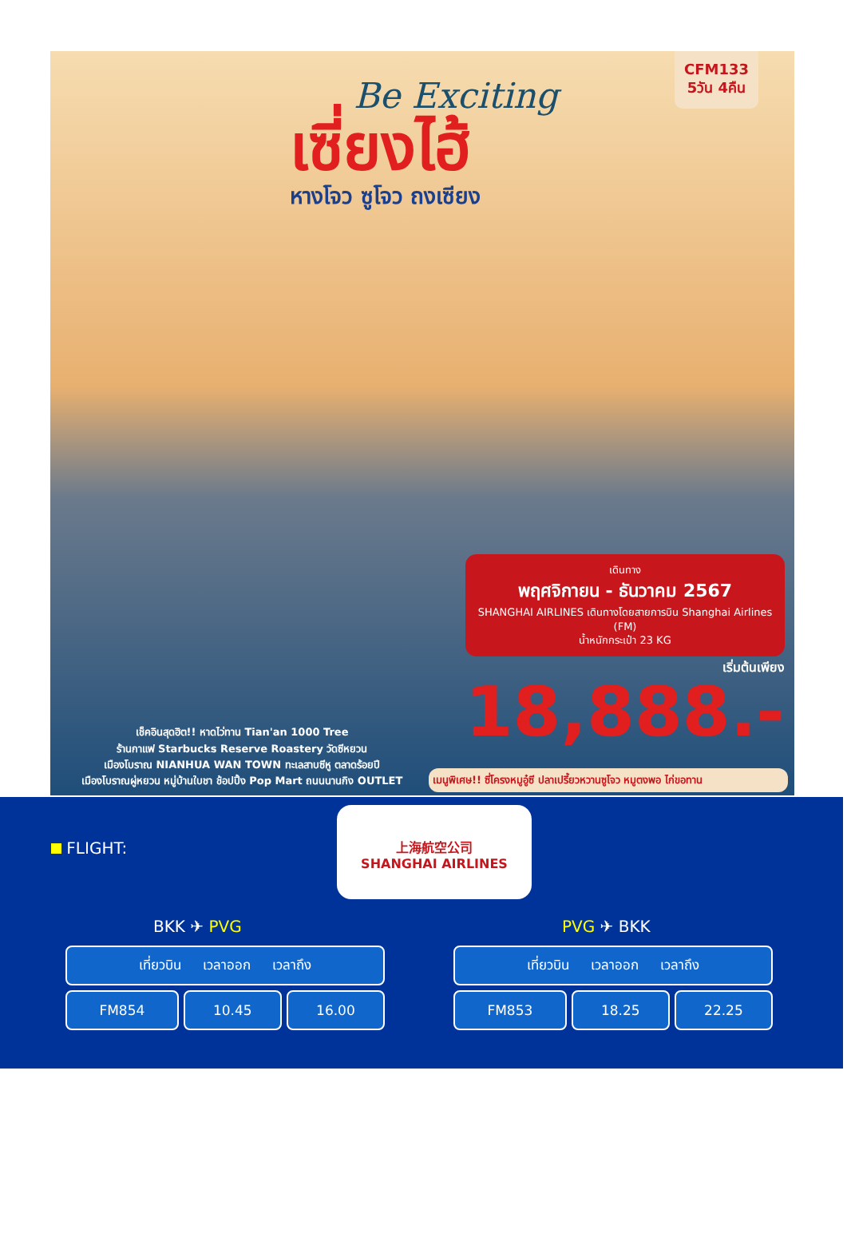CFM133
5วัน 4คืน
Be Exciting
เซี่ยงไฮ้
หางโจว ซูโจว ถงเซียง
เดินทาง
พฤศจิกายน - ธันวาคม 2567
SHANGHAI AIRLINES เดินทางโดยสายการบิน Shanghai Airlines (FM)
น้ำหนักกระเป๋า 23 KG
เริ่มต้นเพียง
18,888.-
เช็คอินสุดฮิต!! หาดไว่ทาน Tian'an 1000 Tree
ร้านกาแฟ Starbucks Reserve Roastery วัดซีหยวน
เมืองโบราณ NIANHUA WAN TOWN ทะเลสาบซีหู ตลาดร้อยปี
เมืองโบราณผู่หยวน หมู่บ้านใบชา ช้อปปิ้ง Pop Mart ถนนนานกิง OUTLET
เมนูพิเศษ!! ซี่โครงหมูอู๋ซี ปลาเปรี้ยวหวานซูโจว หมูตงพอ ไก่ขอทาน
FLIGHT:
上海航空公司
SHANGHAI AIRLINES
BKK ✈ PVG PVG ✈ BKK
| เที่ยวบิน เวลาออก เวลาถึง | | |
| FM854 | 10.45 | 16.00 |
| เที่ยวบิน เวลาออก เวลาถึง | | |
| FM853 | 18.25 | 22.25 |